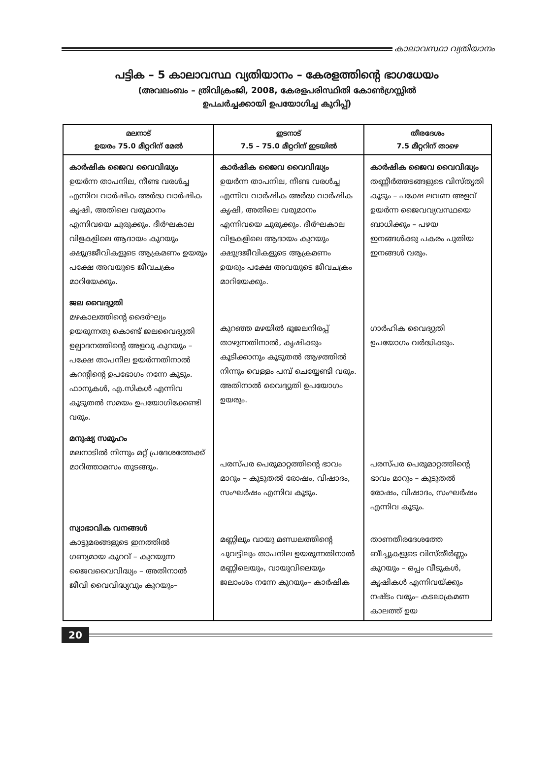കാലാവസ്ഥാ വ്യതിയാനം
പട്ടിക – 5 കാലാവസ്ഥ വ്യതിയാനം – കേരളത്തിന്റെ ഭാഗധേയം
(അവലംബം – ത്രിവിക്രംജി, 2008, കേരളപരിസ്ഥിതി കോൺഗ്രസ്സിൽ
ഉപചർച്ചക്കായി ഉപയോഗിച്ച കുറിപ്പ്)
| മലനാട് ഉയരം 75.0 മീറ്ററിന് മേൽ | ഇടനാട് 7.5 – 75.0 മീറ്ററിന് ഇടയിൽ | തീരദേശം 7.5 മീറ്ററിന് താഴെ |
| --- | --- | --- |
| കാർഷിക ജൈവ വൈവിദ്ധ്യം ഉയർന്ന താപനില, നീണ്ട വരൾച്ച എന്നിവ വാർഷിക അർദ്ധ വാർഷിക കൃഷി, അതിലെ വരുമാനം എന്നിവയെ ചുരുക്കും. ദീർഘകാല വിളകളിലെ ആദായം കുറയും ക്ഷുദ്രജീവികളുടെ ആക്രമണം ഉയരും പക്ഷേ അവയുടെ ജീവചക്രം മാറിയേക്കും. | കാർഷിക ജൈവ വൈവിദ്ധ്യം ഉയർന്ന താപനില, നീണ്ട വരൾച്ച എന്നിവ വാർഷിക അർദ്ധ വാർഷിക കൃഷി, അതിലെ വരുമാനം എന്നിവയെ ചുരുക്കും. ദീർഘകാല വിളകളിലെ ആദായം കുറയും ക്ഷുദ്രജീവികളുടെ ആക്രമണം ഉയരും പക്ഷേ അവയുടെ ജീവചക്രം മാറിയേക്കും. | കാർഷിക ജൈവ വൈവിദ്ധ്യം തണ്ണീർത്തടങ്ങളുടെ വിസ്തൃതി കൂടും – പക്ഷേ ലവണ അളവ് ഉയർന്ന ജൈവവ്യവസ്ഥയെ ബാധിക്കും – പഴയ ഇനങ്ങൾക്കു പകരം പുതിയ ഇനങ്ങൾ വരും. |
| ജല വൈദ്യുതി മഴകാലത്തിന്റെ ദൈർഘ്യം ഉയരുന്നതു കൊണ്ട് ജലവൈദ്യുതി ഉല്പാദനത്തിന്റെ അളവു കുറയും – പക്ഷേ താപനില ഉയർന്നതിനാൽ കറന്റിന്റെ ഉപഭോഗം നന്നേ കൂടും. ഫാനുകൾ, എ.സികൾ എന്നിവ കൂടുതൽ സമയം ഉപയോഗിക്കേണ്ടി വരും. | കുറഞ്ഞ മഴയിൽ ഭൂജലനിരപ്പ് താഴുന്നതിനാൽ, കൃഷിക്കും കൂടിക്കാനും കൂടുതൽ ആഴത്തിൽ നിന്നും വെള്ളം പമ്പ് ചെയ്യേണ്ടി വരും. അതിനാൽ വൈദ്യുതി ഉപയോഗം ഉയരും. | ഗാർഹിക വൈദ്യുതി ഉപയോഗം വർദ്ധിക്കും. |
| മനുഷ്യ സമൂഹം മലനാടിൽ നിന്നും മറ്റ് പ്രദേശത്തേക്ക് മാറിത്താമസം തുടങ്ങും. | പരസ്പര പെരുമാറ്റത്തിന്റെ ഭാവം മാറും – കൂടുതൽ രോഷം, വിഷാദം, സംഘർഷം എന്നിവ കൂടും. | പരസ്പര പെരുമാറ്റത്തിന്റെ ഭാവം മാറും – കൂടുതൽ രോഷം, വിഷാദം, സംഘർഷം എന്നിവ കൂടും. |
| സ്വാഭാവിക വനങ്ങൾ കാട്ടുമരങ്ങളുടെ ഇനത്തിൽ ഗണ്യമായ കുറവ് – കുറയുന്ന ജൈവവൈവിദ്ധ്യം – അതിനാൽ ജീവി വൈവിദ്ധ്യവും കുറയും– | മണ്ണിലും വായു മണ്ഡലത്തിന്റെ ചുവട്ടിലും താപനില ഉയരുന്നതിനാൽ മണ്ണിലെയും, വായുവിലെയും ജലാംശം നന്നേ കുറയും– കാർഷിക | താണതീരദേശത്തേ ബീച്ചുകളുടെ വിസ്തീർണ്ണം കുറയും – ഒപ്പം വീടുകൾ, കൃഷികൾ എന്നിവയ്ക്കും നഷ്ടം വരും– കടലാക്രമണ കാലത്ത് ഉയ |
20